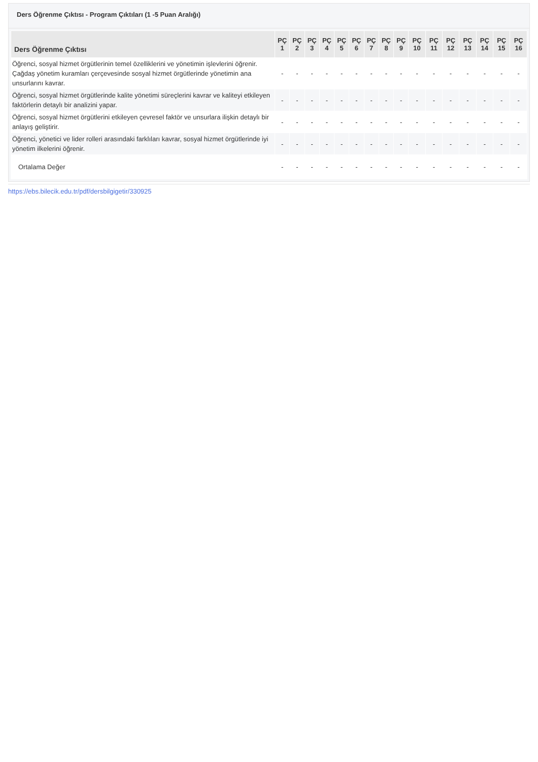Ders Öğrenme Çıktısı - Program Çıktıları (1 -5 Puan Aralığı)
| Ders Öğrenme Çıktısı | PÇ 1 | PÇ 2 | PÇ 3 | PÇ 4 | PÇ 5 | PÇ 6 | PÇ 7 | PÇ 8 | PÇ 9 | PÇ 10 | PÇ 11 | PÇ 12 | PÇ 13 | PÇ 14 | PÇ 15 | PÇ 16 |
| --- | --- | --- | --- | --- | --- | --- | --- | --- | --- | --- | --- | --- | --- | --- | --- | --- |
| Öğrenci, sosyal hizmet örgütlerinin temel özelliklerini ve yönetimin işlevlerini öğrenir. Çağdaş yönetim kuramları çerçevesinde sosyal hizmet örgütlerinde yönetimin ana unsurlarını kavrar. | - | - | - | - | - | - | - | - | - | - | - | - | - | - | - | - |
| Öğrenci, sosyal hizmet örgütlerinde kalite yönetimi süreçlerini kavrar ve kaliteyi etkileyen faktörlerin detaylı bir analizini yapar. | - | - | - | - | - | - | - | - | - | - | - | - | - | - | - | - |
| Öğrenci, sosyal hizmet örgütlerini etkileyen çevresel faktör ve unsurlara ilişkin detaylı bir anlayış geliştirir. | - | - | - | - | - | - | - | - | - | - | - | - | - | - | - | - |
| Öğrenci, yönetici ve lider rolleri arasındaki farklıları kavrar, sosyal hizmet örgütlerinde iyi yönetim ilkelerini öğrenir. | - | - | - | - | - | - | - | - | - | - | - | - | - | - | - | - |
| Ortalama Değer | - | - | - | - | - | - | - | - | - | - | - | - | - | - | - | - |
https://ebs.bilecik.edu.tr/pdf/dersbilgigetir/330925